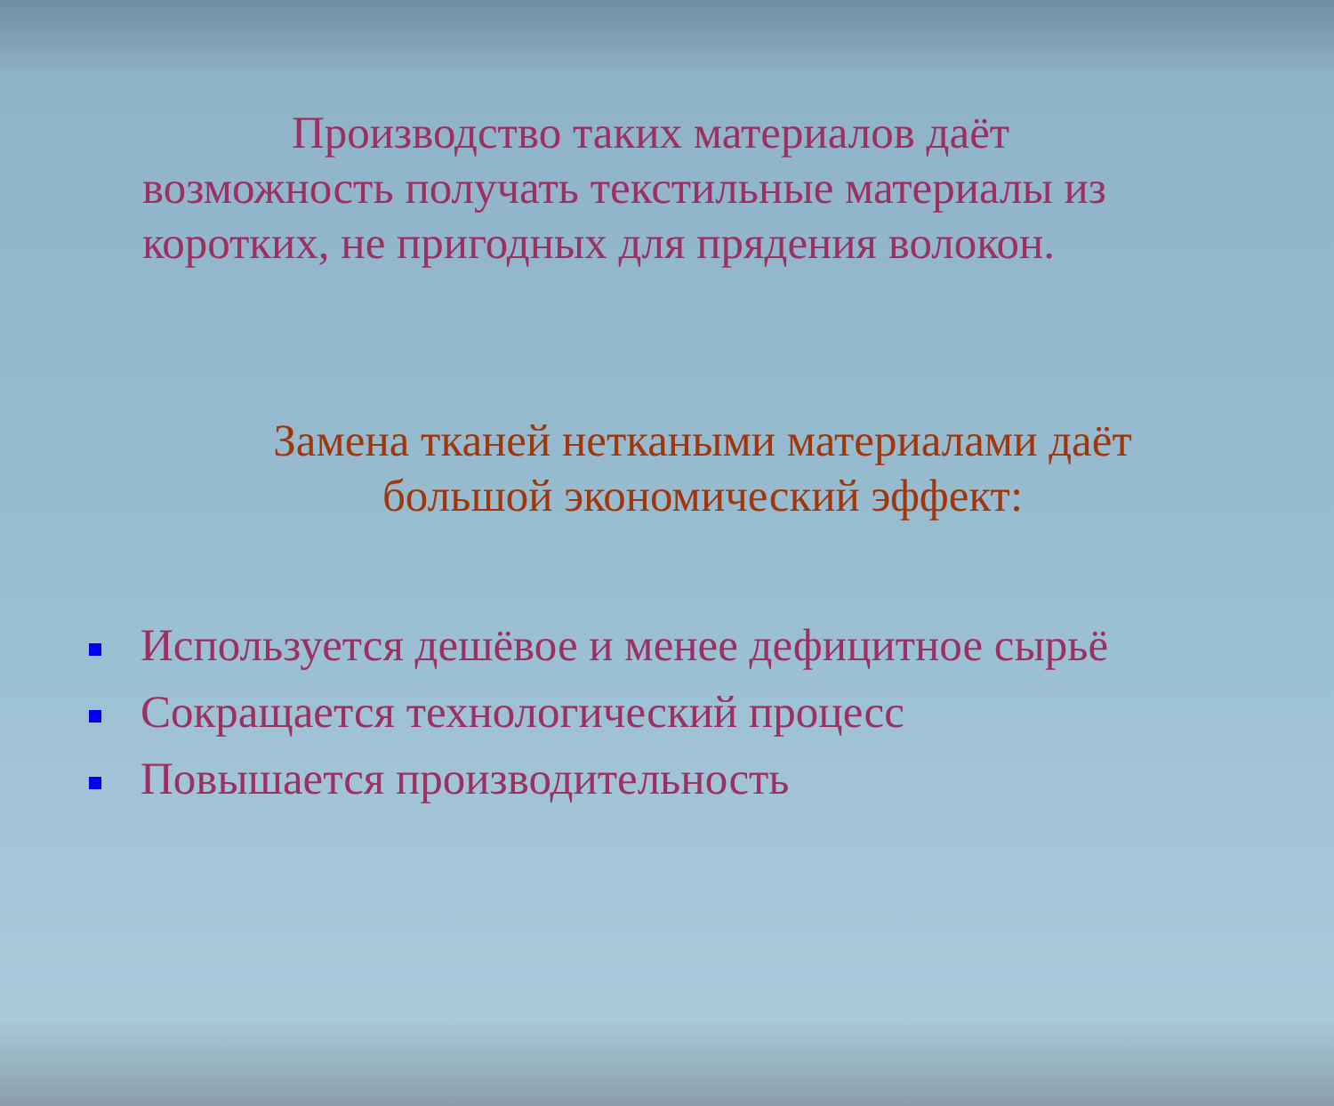Производство таких материалов даёт возможность получать текстильные материалы из коротких, не пригодных для прядения волокон.
Замена тканей неткаными материалами даёт
большой экономический эффект:
Используется дешёвое и менее дефицитное сырьё
Сокращается технологический процесс
Повышается производительность